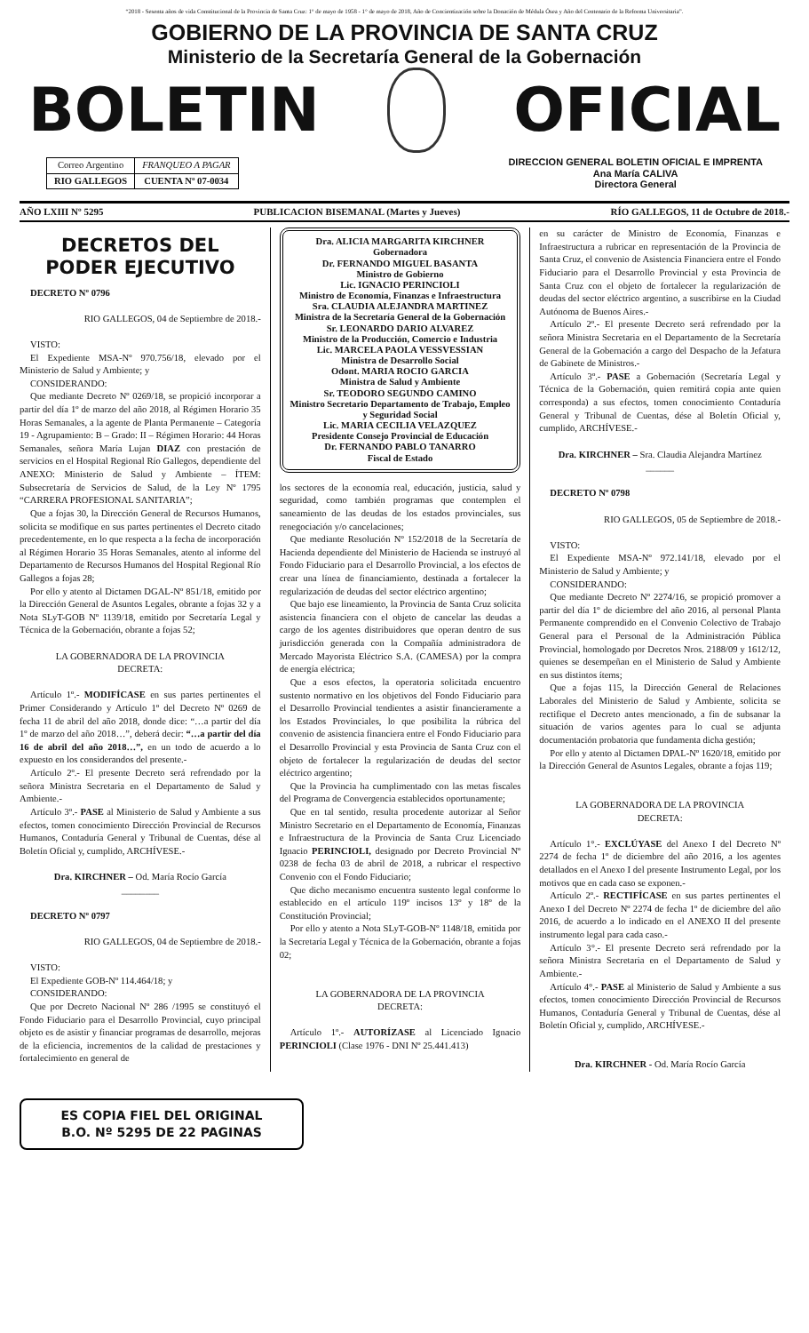“2018 - Sesenta años de vida Constitucional de la Provincia de Santa Cruz: 1° de mayo de 1958 - 1° de mayo de 2018, Año de Concientización sobre la Donación de Médula Ósea y Año del Centenario de la Reforma Universitaria”.
GOBIERNO DE LA PROVINCIA DE SANTA CRUZ
Ministerio de la Secretaría General de la Gobernación
BOLETIN OFICIAL
| Correo Argentino | FRANQUEO A PAGAR |
| RIO GALLEGOS | CUENTA Nº 07-0034 |
DIRECCION GENERAL BOLETIN OFICIAL E IMPRENTA
Ana María CALIVA
Directora General
AÑO LXIII Nº 5295 PUBLICACION BISEMANAL (Martes y Jueves) RÍO GALLEGOS, 11 de Octubre de 2018.-
DECRETOS DEL
PODER EJECUTIVO
DECRETO Nº 0796
RIO GALLEGOS, 04 de Septiembre de 2018.-
VISTO:
El Expediente MSA-Nº 970.756/18, elevado por el Ministerio de Salud y Ambiente; y
CONSIDERANDO:
Que mediante Decreto Nº 0269/18, se propició incorporar a partir del día 1º de marzo del año 2018, al Régimen Horario 35 Horas Semanales, a la agente de Planta Permanente – Categoría 19 - Agrupamiento: B – Grado: II – Régimen Horario: 44 Horas Semanales, señora María Lujan DIAZ con prestación de servicios en el Hospital Regional Río Gallegos, dependiente del ANEXO: Ministerio de Salud y Ambiente – ÍTEM: Subsecretaría de Servicios de Salud, de la Ley Nº 1795 “CARRERA PROFESIONAL SANITARIA”;
Que a fojas 30, la Dirección General de Recursos Humanos, solicita se modifique en sus partes pertinentes el Decreto citado precedentemente, en lo que respecta a la fecha de incorporación al Régimen Horario 35 Horas Semanales, atento al informe del Departamento de Recursos Humanos del Hospital Regional Río Gallegos a fojas 28;
Por ello y atento al Dictamen DGAL-Nº 851/18, emitido por la Dirección General de Asuntos Legales, obrante a fojas 32 y a Nota SLyT-GOB Nº 1139/18, emitido por Secretaría Legal y Técnica de la Gobernación, obrante a fojas 52;
LA GOBERNADORA DE LA PROVINCIA
DECRETA:
Artículo 1º.- MODIFÍCASE en sus partes pertinentes el Primer Considerando y Artículo 1º del Decreto Nº 0269 de fecha 11 de abril del año 2018, donde dice: “…a partir del día 1º de marzo del año 2018…”, deberá decir: “…a partir del día 16 de abril del año 2018…”, en un todo de acuerdo a lo expuesto en los considerandos del presente.-
Artículo 2º.- El presente Decreto será refrendado por la señora Ministra Secretaria en el Departamento de Salud y Ambiente.-
Artículo 3º.- PASE al Ministerio de Salud y Ambiente a sus efectos, tomen conocimiento Dirección Provincial de Recursos Humanos, Contaduría General y Tribunal de Cuentas, dése al Boletín Oficial y, cumplido, ARCHÍVESE.-
Dra. KIRCHNER – Od. María Rocío García
________
DECRETO Nº 0797
RIO GALLEGOS, 04 de Septiembre de 2018.-
VISTO:
El Expediente GOB-Nº 114.464/18; y
CONSIDERANDO:
Que por Decreto Nacional Nº 286 /1995 se constituyó el Fondo Fiduciario para el Desarrollo Provincial, cuyo principal objeto es de asistir y financiar programas de desarrollo, mejoras de la eficiencia, incrementos de la calidad de prestaciones y fortalecimiento en general de
Dra. ALICIA MARGARITA KIRCHNER
Gobernadora
Dr. FERNANDO MIGUEL BASANTA
Ministro de Gobierno
Lic. IGNACIO PERINCIOLI
Ministro de Economía, Finanzas e Infraestructura
Sra. CLAUDIA ALEJANDRA MARTINEZ
Ministra de la Secretaría General de la Gobernación
Sr. LEONARDO DARIO ALVAREZ
Ministro de la Producción, Comercio e Industria
Lic. MARCELA PAOLA VESSVESSIAN
Ministra de Desarrollo Social
Odont. MARIA ROCIO GARCIA
Ministra de Salud y Ambiente
Sr. TEODORO SEGUNDO CAMINO
Ministro Secretario Departamento de Trabajo, Empleo y Seguridad Social
Lic. MARIA CECILIA VELAZQUEZ
Presidente Consejo Provincial de Educación
Dr. FERNANDO PABLO TANARRO
Fiscal de Estado
los sectores de la economía real, educación, justicia, salud y seguridad, como también programas que contemplen el saneamiento de las deudas de los estados provinciales, sus renegociación y/o cancelaciones;
Que mediante Resolución Nº 152/2018 de la Secretaría de Hacienda dependiente del Ministerio de Hacienda se instruyó al Fondo Fiduciario para el Desarrollo Provincial, a los efectos de crear una línea de financiamiento, destinada a fortalecer la regularización de deudas del sector eléctrico argentino;
Que bajo ese lineamiento, la Provincia de Santa Cruz solicita asistencia financiera con el objeto de cancelar las deudas a cargo de los agentes distribuidores que operan dentro de sus jurisdicción generada con la Compañía administradora de Mercado Mayorista Eléctrico S.A. (CAMESA) por la compra de energía eléctrica;
Que a esos efectos, la operatoria solicitada encuentro sustento normativo en los objetivos del Fondo Fiduciario para el Desarrollo Provincial tendientes a asistir financieramente a los Estados Provinciales, lo que posibilita la rúbrica del convenio de asistencia financiera entre el Fondo Fiduciario para el Desarrollo Provincial y esta Provincia de Santa Cruz con el objeto de fortalecer la regularización de deudas del sector eléctrico argentino;
Que la Provincia ha cumplimentado con las metas fiscales del Programa de Convergencia establecidos oportunamente;
Que en tal sentido, resulta procedente autorizar al Señor Ministro Secretario en el Departamento de Economía, Finanzas e Infraestructura de la Provincia de Santa Cruz Licenciado Ignacio PERINCIOLI, designado por Decreto Provincial Nº 0238 de fecha 03 de abril de 2018, a rubricar el respectivo Convenio con el Fondo Fiduciario;
Que dicho mecanismo encuentra sustento legal conforme lo establecido en el artículo 119º incisos 13º y 18º de la Constitución Provincial;
Por ello y atento a Nota SLyT-GOB-Nº 1148/18, emitida por la Secretaría Legal y Técnica de la Gobernación, obrante a fojas 02;
LA GOBERNADORA DE LA PROVINCIA
DECRETA:
Artículo 1º.- AUTORÍZASE al Licenciado Ignacio PERINCIOLI (Clase 1976 - DNI Nº 25.441.413)
en su carácter de Ministro de Economía, Finanzas e Infraestructura a rubricar en representación de la Provincia de Santa Cruz, el convenio de Asistencia Financiera entre el Fondo Fiduciario para el Desarrollo Provincial y esta Provincia de Santa Cruz con el objeto de fortalecer la regularización de deudas del sector eléctrico argentino, a suscribirse en la Ciudad Autónoma de Buenos Aires.-
Artículo 2º.- El presente Decreto será refrendado por la señora Ministra Secretaria en el Departamento de la Secretaría General de la Gobernación a cargo del Despacho de la Jefatura de Gabinete de Ministros.-
Artículo 3º.- PASE a Gobernación (Secretaría Legal y Técnica de la Gobernación, quien remitirá copia ante quien corresponda) a sus efectos, tomen conocimiento Contaduría General y Tribunal de Cuentas, dése al Boletín Oficial y, cumplido, ARCHÍVESE.-
Dra. KIRCHNER – Sra. Claudia Alejandra Martínez
______
DECRETO Nº 0798
RIO GALLEGOS, 05 de Septiembre de 2018.-
VISTO:
El Expediente MSA-Nº 972.141/18, elevado por el Ministerio de Salud y Ambiente; y
CONSIDERANDO:
Que mediante Decreto Nº 2274/16, se propició promover a partir del día 1º de diciembre del año 2016, al personal Planta Permanente comprendido en el Convenio Colectivo de Trabajo General para el Personal de la Administración Pública Provincial, homologado por Decretos Nros. 2188/09 y 1612/12, quienes se desempeñan en el Ministerio de Salud y Ambiente en sus distintos ítems;
Que a fojas 115, la Dirección General de Relaciones Laborales del Ministerio de Salud y Ambiente, solicita se rectifique el Decreto antes mencionado, a fin de subsanar la situación de varios agentes para lo cual se adjunta documentación probatoria que fundamenta dicha gestión;
Por ello y atento al Dictamen DPAL-Nº 1620/18, emitido por la Dirección General de Asuntos Legales, obrante a fojas 119;
LA GOBERNADORA DE LA PROVINCIA
DECRETA:
Artículo 1°.- EXCLÚYASE del Anexo I del Decreto Nº 2274 de fecha 1º de diciembre del año 2016, a los agentes detallados en el Anexo I del presente Instrumento Legal, por los motivos que en cada caso se exponen.-
Artículo 2º.- RECTIFÍCASE en sus partes pertinentes el Anexo I del Decreto Nº 2274 de fecha 1º de diciembre del año 2016, de acuerdo a lo indicado en el ANEXO II del presente instrumento legal para cada caso.-
Artículo 3°.- El presente Decreto será refrendado por la señora Ministra Secretaria en el Departamento de Salud y Ambiente.-
Artículo 4°.- PASE al Ministerio de Salud y Ambiente a sus efectos, tomen conocimiento Dirección Provincial de Recursos Humanos, Contaduría General y Tribunal de Cuentas, dése al Boletín Oficial y, cumplido, ARCHÍVESE.-
Dra. KIRCHNER - Od. María Rocío García
ES COPIA FIEL DEL ORIGINAL
B.O. Nº 5295 DE 22 PAGINAS